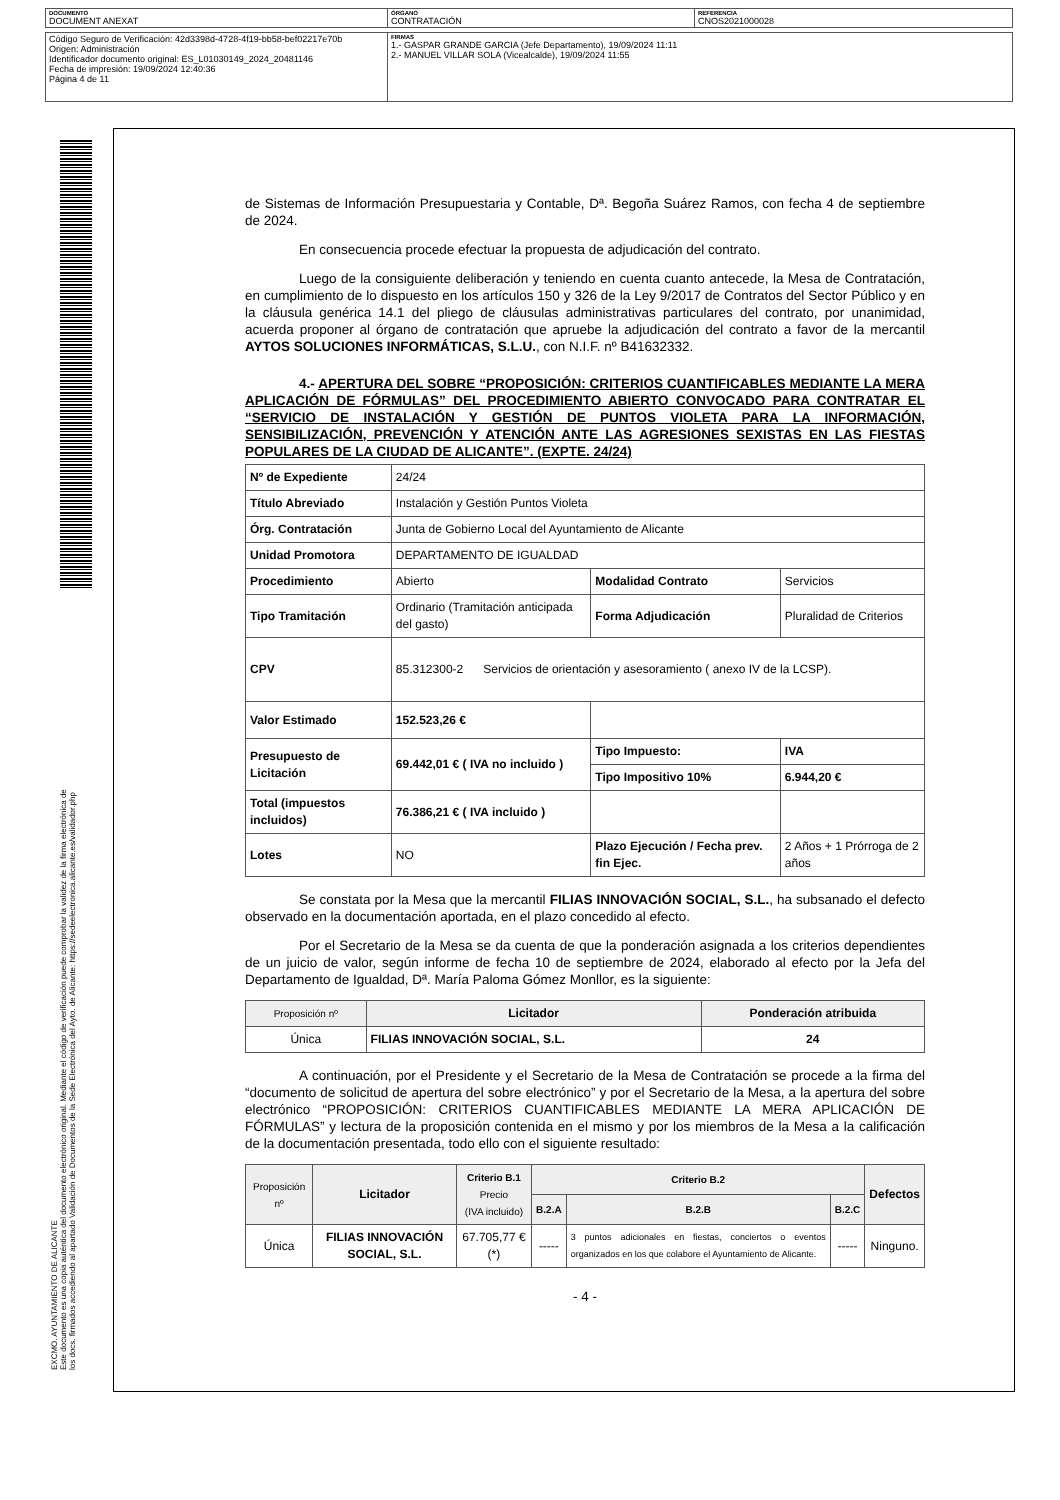| DOCUMENTO DOCUMENT ANEXAT | ÓRGANO CONTRATACIÓN | REFERENCIA CNOS2021000028 |
| Código Seguro de Verificación: 42d3398d-4728-4f19-bb58-bef02217e70b Origen: Administración Identificador documento original: ES_L01030149_2024_20481146 Fecha de impresión: 19/09/2024 12:40:36 Página 4 de 11 | FIRMAS 1.- GASPAR GRANDE GARCIA (Jefe Departamento), 19/09/2024 11:11 2.- MANUEL VILLAR SOLA (Vicealcalde), 19/09/2024 11:55 |
EXCMO. AYUNTAMIENTO DE ALICANTE
Este documento es una copia auténtica del documento electrónico original. Mediante el código de verificación puede comprobar la validez de la firma electrónica de los docs. firmados accediendo al apartado Validación de Documentos de la Sede Electrónica del Ayto. de Alicante: https://sedeelectronica.alicante.es/validador.php
de Sistemas de Información Presupuestaria y Contable, Dª. Begoña Suárez Ramos, con fecha 4 de septiembre de 2024.
En consecuencia procede efectuar la propuesta de adjudicación del contrato.
Luego de la consiguiente deliberación y teniendo en cuenta cuanto antecede, la Mesa de Contratación, en cumplimiento de lo dispuesto en los artículos 150 y 326 de la Ley 9/2017 de Contratos del Sector Público y en la cláusula genérica 14.1 del pliego de cláusulas administrativas particulares del contrato, por unanimidad, acuerda proponer al órgano de contratación que apruebe la adjudicación del contrato a favor de la mercantil AYTOS SOLUCIONES INFORMÁTICAS, S.L.U., con N.I.F. nº B41632332.
4.- APERTURA DEL SOBRE “PROPOSICIÓN: CRITERIOS CUANTIFICABLES MEDIANTE LA MERA APLICACIÓN DE FÓRMULAS” DEL PROCEDIMIENTO ABIERTO CONVOCADO PARA CONTRATAR EL “SERVICIO DE INSTALACIÓN Y GESTIÓN DE PUNTOS VIOLETA PARA LA INFORMACIÓN, SENSIBILIZACIÓN, PREVENCIÓN Y ATENCIÓN ANTE LAS AGRESIONES SEXISTAS EN LAS FIESTAS POPULARES DE LA CIUDAD DE ALICANTE”. (EXPTE. 24/24)
| Nº de Expediente | 24/24 | | |
| Título Abreviado | Instalación y Gestión Puntos Violeta | | |
| Órg. Contratación | Junta de Gobierno Local del Ayuntamiento de Alicante | | |
| Unidad Promotora | DEPARTAMENTO DE IGUALDAD | | |
| Procedimiento | Abierto | Modalidad Contrato | Servicios |
| Tipo Tramitación | Ordinario (Tramitación anticipada del gasto) | Forma Adjudicación | Pluralidad de Criterios |
| CPV | 85.312300-2 Servicios de orientación y asesoramiento ( anexo IV de la LCSP). | | |
| Valor Estimado | 152.523,26 € | | |
| Presupuesto de Licitación | 69.442,01 € ( IVA no incluido ) | Tipo Impuesto: | IVA |
| | | Tipo Impositivo 10% | 6.944,20 € |
| Total (impuestos incluidos) | 76.386,21 € ( IVA incluido ) | | |
| Lotes | NO | Plazo Ejecución / Fecha prev. fin Ejec. | 2 Años + 1 Prórroga de 2 años |
Se constata por la Mesa que la mercantil FILIAS INNOVACIÓN SOCIAL, S.L., ha subsanado el defecto observado en la documentación aportada, en el plazo concedido al efecto.
Por el Secretario de la Mesa se da cuenta de que la ponderación asignada a los criterios dependientes de un juicio de valor, según informe de fecha 10 de septiembre de 2024, elaborado al efecto por la Jefa del Departamento de Igualdad, Dª. María Paloma Gómez Monllor, es la siguiente:
| Proposición nº | Licitador | Ponderación atribuida |
| Única | FILIAS INNOVACIÓN SOCIAL, S.L. | 24 |
A continuación, por el Presidente y el Secretario de la Mesa de Contratación se procede a la firma del “documento de solicitud de apertura del sobre electrónico” y por el Secretario de la Mesa, a la apertura del sobre electrónico “PROPOSICIÓN: CRITERIOS CUANTIFICABLES MEDIANTE LA MERA APLICACIÓN DE FÓRMULAS” y lectura de la proposición contenida en el mismo y por los miembros de la Mesa a la calificación de la documentación presentada, todo ello con el siguiente resultado:
| Proposición nº | Licitador | Criterio B.1 Precio (IVA incluido) | Criterio B.2 | | | Defectos |
| | | | B.2.A | B.2.B | B.2.C | |
| Única | FILIAS INNOVACIÓN SOCIAL, S.L. | 67.705,77 € (*) | ----- | 3 puntos adicionales en fiestas, conciertos o eventos organizados en los que colabore el Ayuntamiento de Alicante. | ----- | Ninguno. |
- 4 -